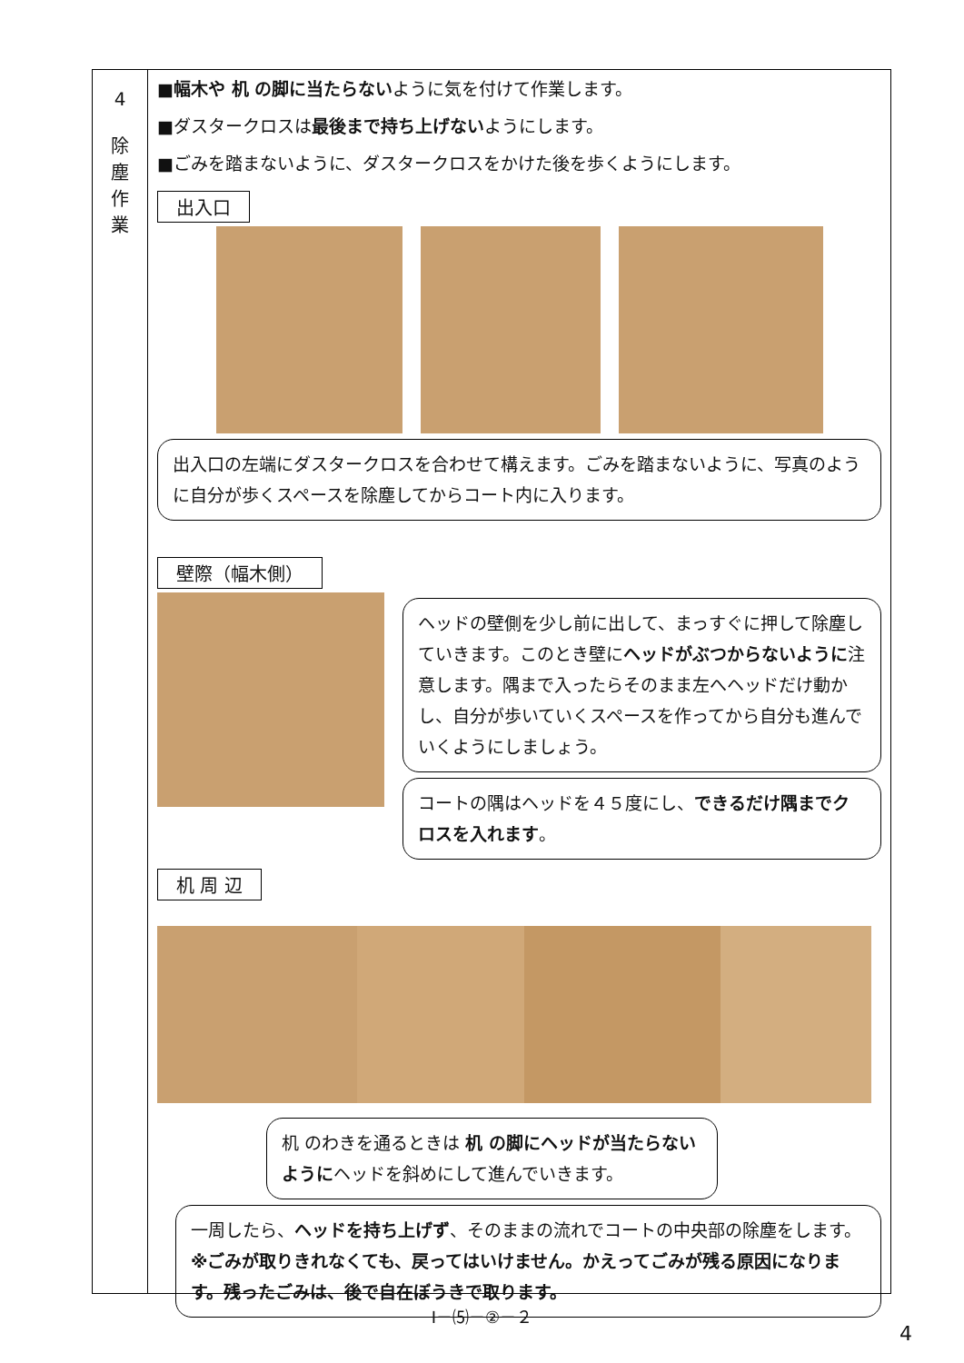4
除
塵
作
業
■幅木や 机 の脚に当たらないように気を付けて作業します。
■ダスタークロスは最後まで持ち上げないようにします。
■ごみを踏まないように、ダスタークロスをかけた後を歩くようにします。
出入口
出入口の左端にダスタークロスを合わせて構えます。ごみを踏まないように、写真のように自分が歩くスペースを除塵してからコート内に入ります。
壁際（幅木側）
ヘッドの壁側を少し前に出して、まっすぐに押して除塵していきます。このとき壁にヘッドがぶつからないように注意します。隅まで入ったらそのまま左へヘッドだけ動かし、自分が歩いていくスペースを作ってから自分も進んでいくようにしましょう。
コートの隅はヘッドを４５度にし、できるだけ隅までクロスを入れます。
机 周 辺
机 のわきを通るときは 机 の脚にヘッドが当たらないようにヘッドを斜めにして進んでいきます。
一周したら、ヘッドを持ち上げず、そのままの流れでコートの中央部の除塵をします。※ごみが取りきれなくても、戻ってはいけません。かえってごみが残る原因になります。残ったごみは、後で自在ぼうきで取ります。
Ⅰ－⑸－②－２
4